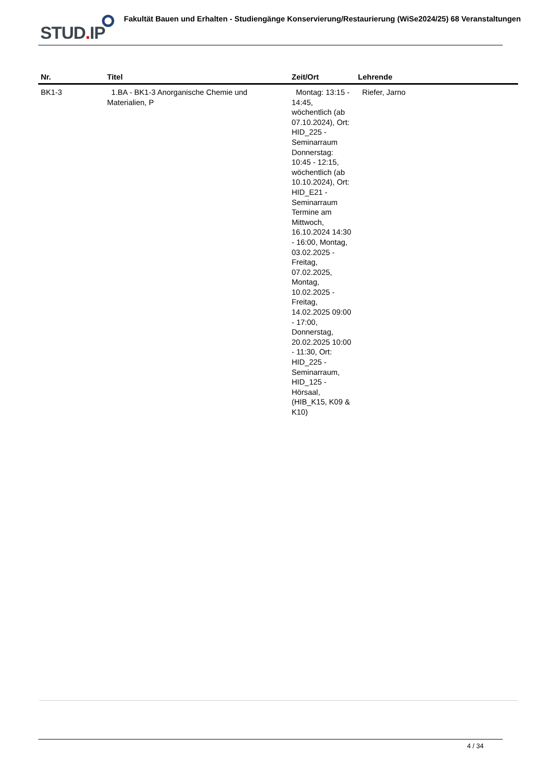STUD. IP
Fakultät Bauen und Erhalten - Studiengänge Konservierung/Restaurierung (WiSe2024/25) 68 Veranstaltungen
| Nr. | Titel | Zeit/Ort | Lehrende |
| --- | --- | --- | --- |
| BK1-3 | 1.BA - BK1-3 Anorganische Chemie und Materialien, P | Montag: 13:15 - 14:45, wöchentlich (ab 07.10.2024), Ort: HID_225 - Seminarraum Donnerstag: 10:45 - 12:15, wöchentlich (ab 10.10.2024), Ort: HID_E21 - Seminarraum Termine am Mittwoch, 16.10.2024 14:30 - 16:00, Montag, 03.02.2025 - Freitag, 07.02.2025, Montag, 10.02.2025 - Freitag, 14.02.2025 09:00 - 17:00, Donnerstag, 20.02.2025 10:00 - 11:30, Ort: HID_225 - Seminarraum, HID_125 - Hörsaal, (HIB_K15, K09 & K10) | Riefer, Jarno |
4 / 34